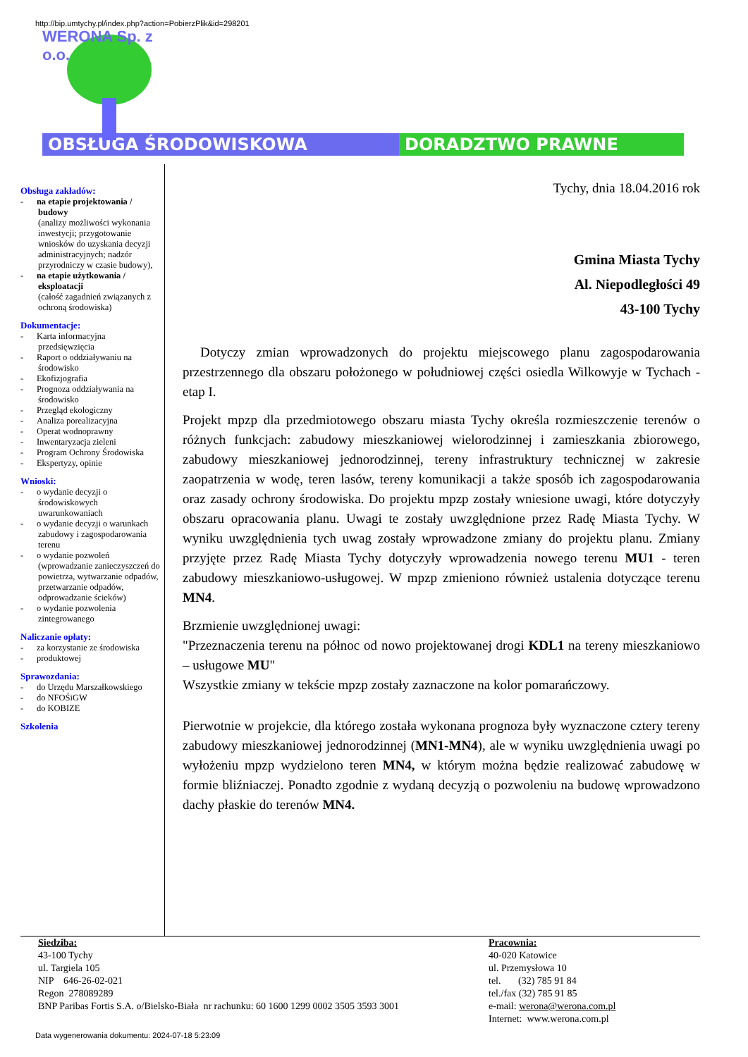http://bip.umtychy.pl/index.php?action=PobierzPlik&id=298201
WERONA Sp. z o.o.
OBSŁUGA ŚRODOWISKOWA DORADZTWO PRAWNE
Obsługa zakładów:
- na etapie projektowania / budowy
(analizy możliwości wykonania inwestycji; przygotowanie wniosków do uzyskania decyzji administracyjnych; nadzór przyrodniczy w czasie budowy),
- na etapie użytkowania / eksploatacji
(całość zagadnień związanych z ochroną środowiska)
Dokumentacje:
- Karta informacyjna przedsięwzięcia
- Raport o oddziaływaniu na środowisko
- Ekofizjografia
- Prognoza oddziaływania na środowisko
- Przegląd ekologiczny
- Analiza porealizacyjna
- Operat wodnoprawny
- Inwentaryzacja zieleni
- Program Ochrony Środowiska
- Ekspertyzy, opinie
Wnioski:
- o wydanie decyzji o środowiskowych uwarunkowaniach
- o wydanie decyzji o warunkach zabudowy i zagospodarowania terenu
- o wydanie pozwoleń (wprowadzanie zanieczyszczeń do powietrza, wytwarzanie odpadów, przetwarzanie odpadów, odprowadzanie ścieków)
- o wydanie pozwolenia zintegrowanego
Naliczanie opłaty:
- za korzystanie ze środowiska
- produktowej
Sprawozdania:
- do Urzędu Marszałkowskiego
- do NFOŚiGW
- do KOBIZE
Szkolenia
Tychy, dnia 18.04.2016 rok
Gmina Miasta Tychy
Al. Niepodległości 49
43-100 Tychy
Dotyczy zmian wprowadzonych do projektu miejscowego planu zagospodarowania przestrzennego dla obszaru położonego w południowej części osiedla Wilkowyje w Tychach - etap I.
Projekt mpzp dla przedmiotowego obszaru miasta Tychy określa rozmieszczenie terenów o różnych funkcjach: zabudowy mieszkaniowej wielorodzinnej i zamieszkania zbiorowego, zabudowy mieszkaniowej jednorodzinnej, tereny infrastruktury technicznej w zakresie zaopatrzenia w wodę, teren lasów, tereny komunikacji a także sposób ich zagospodarowania oraz zasady ochrony środowiska. Do projektu mpzp zostały wniesione uwagi, które dotyczyły obszaru opracowania planu. Uwagi te zostały uwzględnione przez Radę Miasta Tychy. W wyniku uwzględnienia tych uwag zostały wprowadzone zmiany do projektu planu. Zmiany przyjęte przez Radę Miasta Tychy dotyczyły wprowadzenia nowego terenu MU1 - teren zabudowy mieszkaniowo-usługowej. W mpzp zmieniono również ustalenia dotyczące terenu MN4.
Brzmienie uwzględnionej uwagi:
"Przeznaczenia terenu na północ od nowo projektowanej drogi KDL1 na tereny mieszkaniowo – usługowe MU"
Wszystkie zmiany w tekście mpzp zostały zaznaczone na kolor pomarańczowy.
Pierwotnie w projekcie, dla którego została wykonana prognoza były wyznaczone cztery tereny zabudowy mieszkaniowej jednorodzinnej (MN1-MN4), ale w wyniku uwzględnienia uwagi po wyłożeniu mpzp wydzielono teren MN4, w którym można będzie realizować zabudowę w formie bliźniaczej. Ponadto zgodnie z wydaną decyzją o pozwoleniu na budowę wprowadzono dachy płaskie do terenów MN4.
Siedziba:
43-100 Tychy
ul. Targiela 105
NIP 646-26-02-021
Regon 278089289
BNP Paribas Fortis S.A. o/Bielsko-Biała nr rachunku: 60 1600 1299 0002 3505 3593 3001
Pracownia:
40-020 Katowice
ul. Przemysłowa 10
tel. (32) 785 91 84
tel./fax (32) 785 91 85
e-mail: werona@werona.com.pl
Internet: www.werona.com.pl
Data wygenerowania dokumentu: 2024-07-18 5:23:09